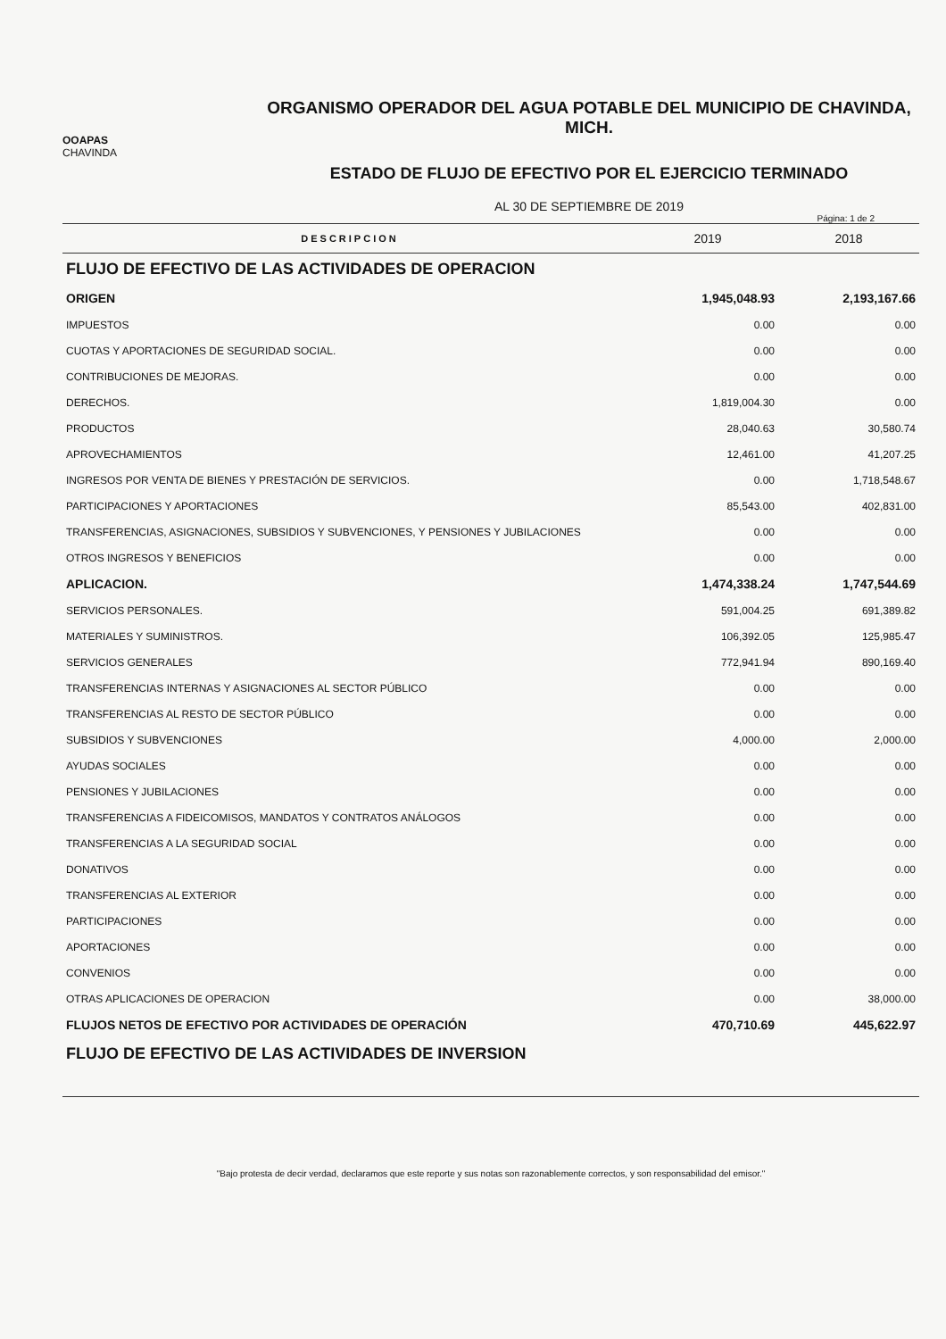OOAPAS
CHAVINDA
ORGANISMO OPERADOR DEL AGUA POTABLE DEL MUNICIPIO DE CHAVINDA, MICH.
ESTADO DE FLUJO DE EFECTIVO POR EL EJERCICIO TERMINADO
AL 30 DE SEPTIEMBRE DE 2019
Página: 1 de 2
| DESCRIPCION | 2019 | 2018 |
| --- | --- | --- |
| FLUJO DE EFECTIVO DE LAS ACTIVIDADES DE OPERACION | | |
| ORIGEN | 1,945,048.93 | 2,193,167.66 |
| IMPUESTOS | 0.00 | 0.00 |
| CUOTAS Y APORTACIONES DE SEGURIDAD SOCIAL. | 0.00 | 0.00 |
| CONTRIBUCIONES DE MEJORAS. | 0.00 | 0.00 |
| DERECHOS. | 1,819,004.30 | 0.00 |
| PRODUCTOS | 28,040.63 | 30,580.74 |
| APROVECHAMIENTOS | 12,461.00 | 41,207.25 |
| INGRESOS POR VENTA DE BIENES Y PRESTACIÓN DE SERVICIOS. | 0.00 | 1,718,548.67 |
| PARTICIPACIONES Y APORTACIONES | 85,543.00 | 402,831.00 |
| TRANSFERENCIAS, ASIGNACIONES, SUBSIDIOS Y SUBVENCIONES, Y PENSIONES Y JUBILACIONES | 0.00 | 0.00 |
| OTROS INGRESOS Y BENEFICIOS | 0.00 | 0.00 |
| APLICACION. | 1,474,338.24 | 1,747,544.69 |
| SERVICIOS PERSONALES. | 591,004.25 | 691,389.82 |
| MATERIALES Y SUMINISTROS. | 106,392.05 | 125,985.47 |
| SERVICIOS GENERALES | 772,941.94 | 890,169.40 |
| TRANSFERENCIAS INTERNAS Y ASIGNACIONES AL SECTOR PÚBLICO | 0.00 | 0.00 |
| TRANSFERENCIAS AL RESTO DE SECTOR PÚBLICO | 0.00 | 0.00 |
| SUBSIDIOS Y SUBVENCIONES | 4,000.00 | 2,000.00 |
| AYUDAS SOCIALES | 0.00 | 0.00 |
| PENSIONES Y JUBILACIONES | 0.00 | 0.00 |
| TRANSFERENCIAS A FIDEICOMISOS, MANDATOS Y CONTRATOS ANÁLOGOS | 0.00 | 0.00 |
| TRANSFERENCIAS A LA SEGURIDAD SOCIAL | 0.00 | 0.00 |
| DONATIVOS | 0.00 | 0.00 |
| TRANSFERENCIAS AL EXTERIOR | 0.00 | 0.00 |
| PARTICIPACIONES | 0.00 | 0.00 |
| APORTACIONES | 0.00 | 0.00 |
| CONVENIOS | 0.00 | 0.00 |
| OTRAS APLICACIONES DE OPERACION | 0.00 | 38,000.00 |
| FLUJOS NETOS DE EFECTIVO POR ACTIVIDADES DE OPERACIÓN | 470,710.69 | 445,622.97 |
| FLUJO DE EFECTIVO DE LAS ACTIVIDADES DE INVERSION | | |
"Bajo protesta de decir verdad, declaramos que este reporte y sus notas son razonablemente correctos, y son responsabilidad del emisor."